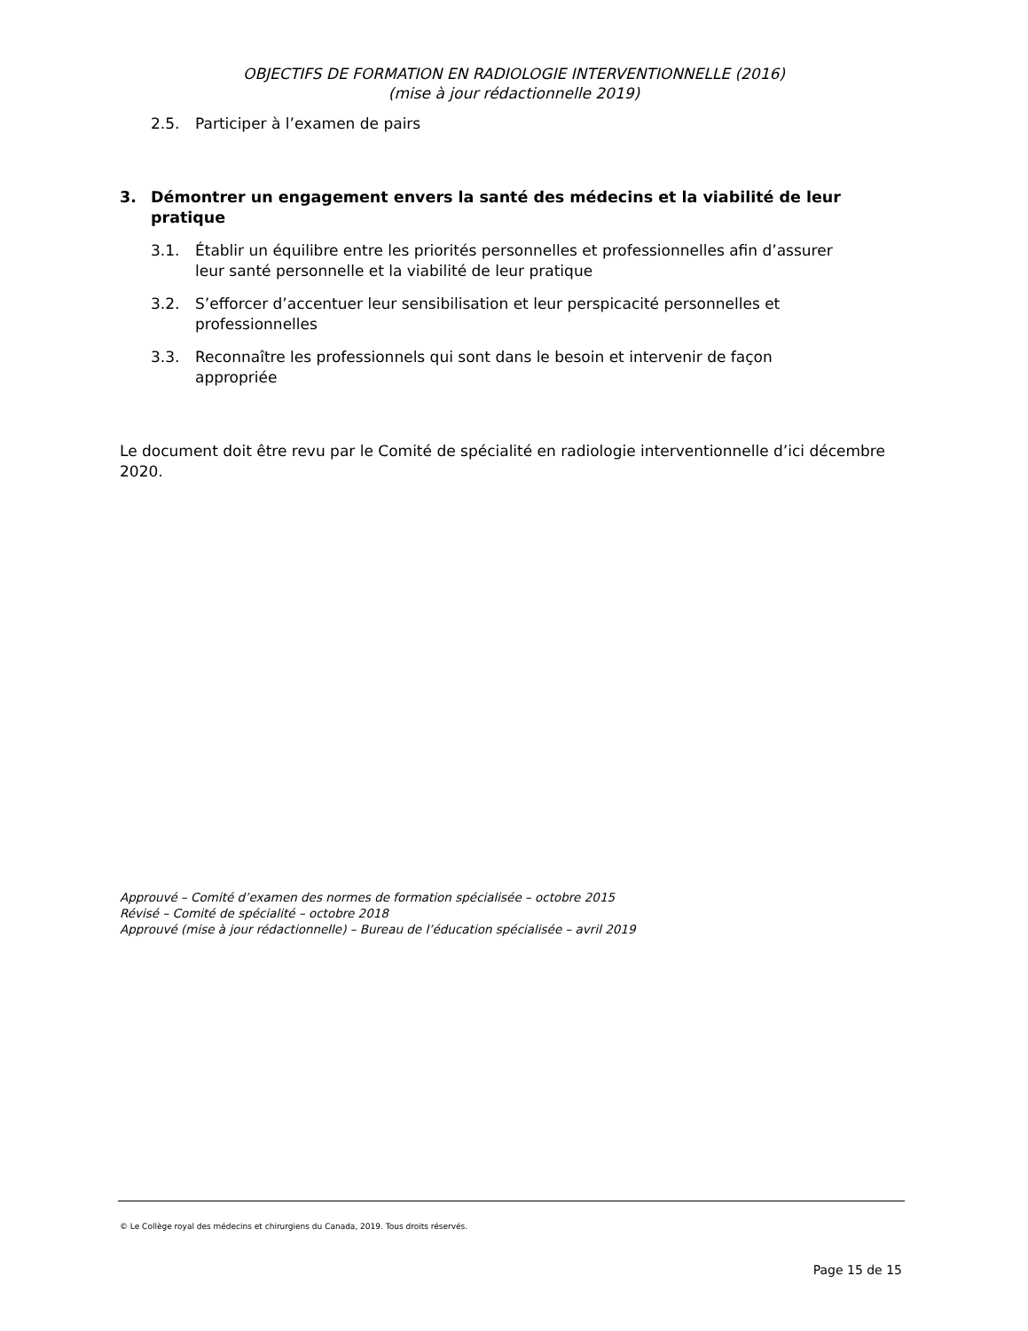OBJECTIFS DE FORMATION EN RADIOLOGIE INTERVENTIONNELLE (2016)
(mise à jour rédactionnelle 2019)
2.5. Participer à l’examen de pairs
3. Démontrer un engagement envers la santé des médecins et la viabilité de leur pratique
3.1. Établir un équilibre entre les priorités personnelles et professionnelles afin d’assurer leur santé personnelle et la viabilité de leur pratique
3.2. S’efforcer d’accentuer leur sensibilisation et leur perspicacité personnelles et professionnelles
3.3. Reconnaître les professionnels qui sont dans le besoin et intervenir de façon appropriée
Le document doit être revu par le Comité de spécialité en radiologie interventionnelle d’ici décembre 2020.
Approuvé – Comité d’examen des normes de formation spécialisée – octobre 2015
Révisé – Comité de spécialité – octobre 2018
Approuvé (mise à jour rédactionnelle) – Bureau de l’éducation spécialisée – avril 2019
© Le Collège royal des médecins et chirurgiens du Canada, 2019. Tous droits réservés.
Page 15 de 15